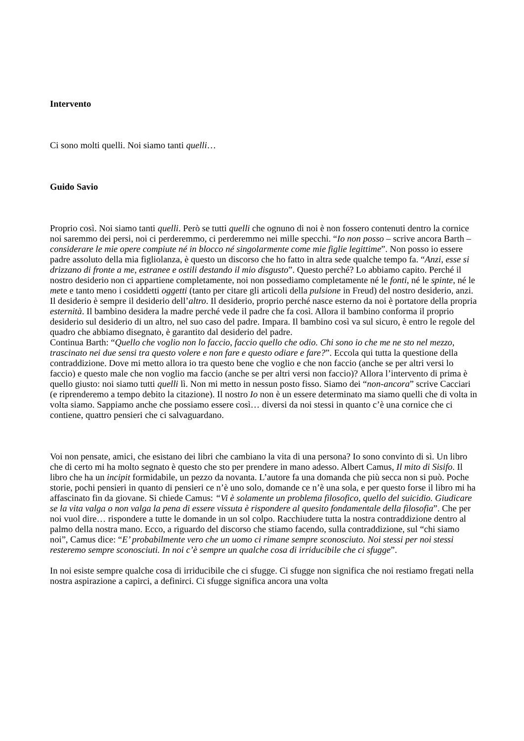Intervento
Ci sono molti quelli. Noi siamo tanti quelli…
Guido Savio
Proprio così. Noi siamo tanti quelli. Però se tutti quelli che ognuno di noi è non fossero contenuti dentro la cornice noi saremmo dei persi, noi ci perderemmo, ci perderemmo nei mille specchi. “Io non posso – scrive ancora Barth – considerare le mie opere compiute né in blocco né singolarmente come mie figlie legittime”. Non posso io essere padre assoluto della mia figliolanza, è questo un discorso che ho fatto in altra sede qualche tempo fa. “Anzi, esse si drizzano di fronte a me, estranee e ostili destando il mio disgusto”. Questo perché? Lo abbiamo capito. Perché il nostro desiderio non ci appartiene completamente, noi non possediamo completamente né le fonti, né le spinte, né le mete e tanto meno i cosiddetti oggetti (tanto per citare gli articoli della pulsione in Freud) del nostro desiderio, anzi. Il desiderio è sempre il desiderio dell’altro. Il desiderio, proprio perché nasce esterno da noi è portatore della propria esternità. Il bambino desidera la madre perché vede il padre che fa così. Allora il bambino conforma il proprio desiderio sul desiderio di un altro, nel suo caso del padre. Impara. Il bambino così va sul sicuro, è entro le regole del quadro che abbiamo disegnato, è garantito dal desiderio del padre.
Continua Barth: “Quello che voglio non lo faccio, faccio quello che odio. Chi sono io che me ne sto nel mezzo, trascinato nei due sensi tra questo volere e non fare e questo odiare e fare?”. Eccola qui tutta la questione della contraddizione. Dove mi metto allora io tra questo bene che voglio e che non faccio (anche se per altri versi lo faccio) e questo male che non voglio ma faccio (anche se per altri versi non faccio)? Allora l’intervento di prima è quello giusto: noi siamo tutti quelli lì. Non mi metto in nessun posto fisso. Siamo dei “non-ancora” scrive Cacciari (e riprenderemo a tempo debito la citazione). Il nostro Io non è un essere determinato ma siamo quelli che di volta in volta siamo. Sappiamo anche che possiamo essere così… diversi da noi stessi in quanto c’è una cornice che ci contiene, quattro pensieri che ci salvaguardano.
Voi non pensate, amici, che esistano dei libri che cambiano la vita di una persona? Io sono convinto di sì. Un libro che di certo mi ha molto segnato è questo che sto per prendere in mano adesso. Albert Camus, Il mito di Sisifo. Il libro che ha un incipit formidabile, un pezzo da novanta. L’autore fa una domanda che più secca non si può. Poche storie, pochi pensieri in quanto di pensieri ce n’è uno solo, domande ce n’è una sola, e per questo forse il libro mi ha affascinato fin da giovane. Si chiede Camus: “Vi è solamente un problema filosofico, quello del suicidio. Giudicare se la vita valga o non valga la pena di essere vissuta è rispondere al quesito fondamentale della filosofia”. Che per noi vuol dire… rispondere a tutte le domande in un sol colpo. Racchiudere tutta la nostra contraddizione dentro al palmo della nostra mano. Ecco, a riguardo del discorso che stiamo facendo, sulla contraddizione, sul “chi siamo noi”, Camus dice: “E’ probabilmente vero che un uomo ci rimane sempre sconosciuto. Noi stessi per noi stessi resteremo sempre sconosciuti. In noi c’è sempre un qualche cosa di irriducibile che ci sfugge”.
In noi esiste sempre qualche cosa di irriducibile che ci sfugge. Ci sfugge non significa che noi restiamo fregati nella nostra aspirazione a capirci, a definirci. Ci sfugge significa ancora una volta